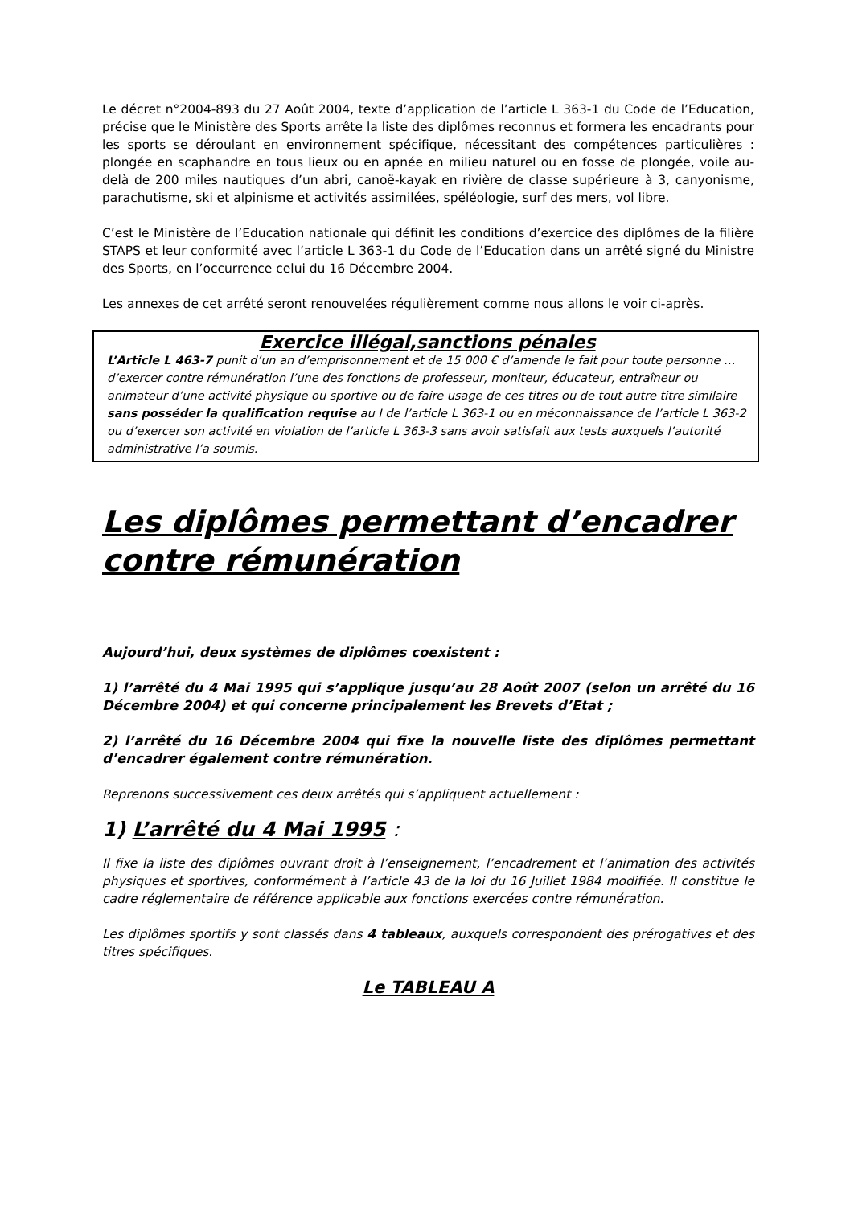Le décret n°2004-893 du 27 Août 2004, texte d’application de l’article L 363-1 du Code de l’Education, précise que le Ministère des Sports arrête la liste des diplômes reconnus et formera les encadrants pour les sports se déroulant en environnement spécifique, nécessitant des compétences particulières : plongée en scaphandre en tous lieux ou en apnée en milieu naturel ou en fosse de plongée, voile au-delà de 200 miles nautiques d’un abri, canoë-kayak en rivière de classe supérieure à 3, canyonisme, parachutisme, ski et alpinisme et activités assimilées, spéléologie, surf des mers, vol libre.
C’est le Ministère de l’Education nationale qui définit les conditions d’exercice des diplômes de la filière STAPS et leur conformité avec l’article L 363-1 du Code de l’Education dans un arrêté signé du Ministre des Sports, en l’occurrence celui du 16 Décembre 2004.
Les annexes de cet arrêté seront renouvelées régulièrement comme nous allons le voir ci-après.
Exercice illégal,sanctions pénales
L’Article L 463-7 punit d’un an d’emprisonnement et de 15 000 € d’amende le fait pour toute personne … d’exercer contre rémunération l’une des fonctions de professeur, moniteur, éducateur, entraîneur ou animateur d’une activité physique ou sportive ou de faire usage de ces titres ou de tout autre titre similaire sans posséder la qualification requise au I de l’article L 363-1 ou en méconnaissance de l’article L 363-2 ou d’exercer son activité en violation de l’article L 363-3 sans avoir satisfait aux tests auxquels l’autorité administrative l’a soumis.
Les diplômes permettant d’encadrer contre rémunération
Aujourd’hui, deux systèmes de diplômes coexistent :
1) l’arrêté du 4 Mai 1995 qui s’applique jusqu’au 28 Août 2007 (selon un arrêté du 16 Décembre 2004) et qui concerne principalement les Brevets d’Etat ;
2) l’arrêté du 16 Décembre 2004 qui fixe la nouvelle liste des diplômes permettant d’encadrer également contre rémunération.
Reprenons successivement ces deux arrêtés qui s’appliquent actuellement :
1) L’arrêté du 4 Mai 1995 :
Il fixe la liste des diplômes ouvrant droit à l’enseignement, l’encadrement et l’animation des activités physiques et sportives, conformément à l’article 43 de la loi du 16 Juillet 1984 modifiée. Il constitue le cadre réglementaire de référence applicable aux fonctions exercées contre rémunération.
Les diplômes sportifs y sont classés dans 4 tableaux, auxquels correspondent des prérogatives et des titres spécifiques.
Le TABLEAU A